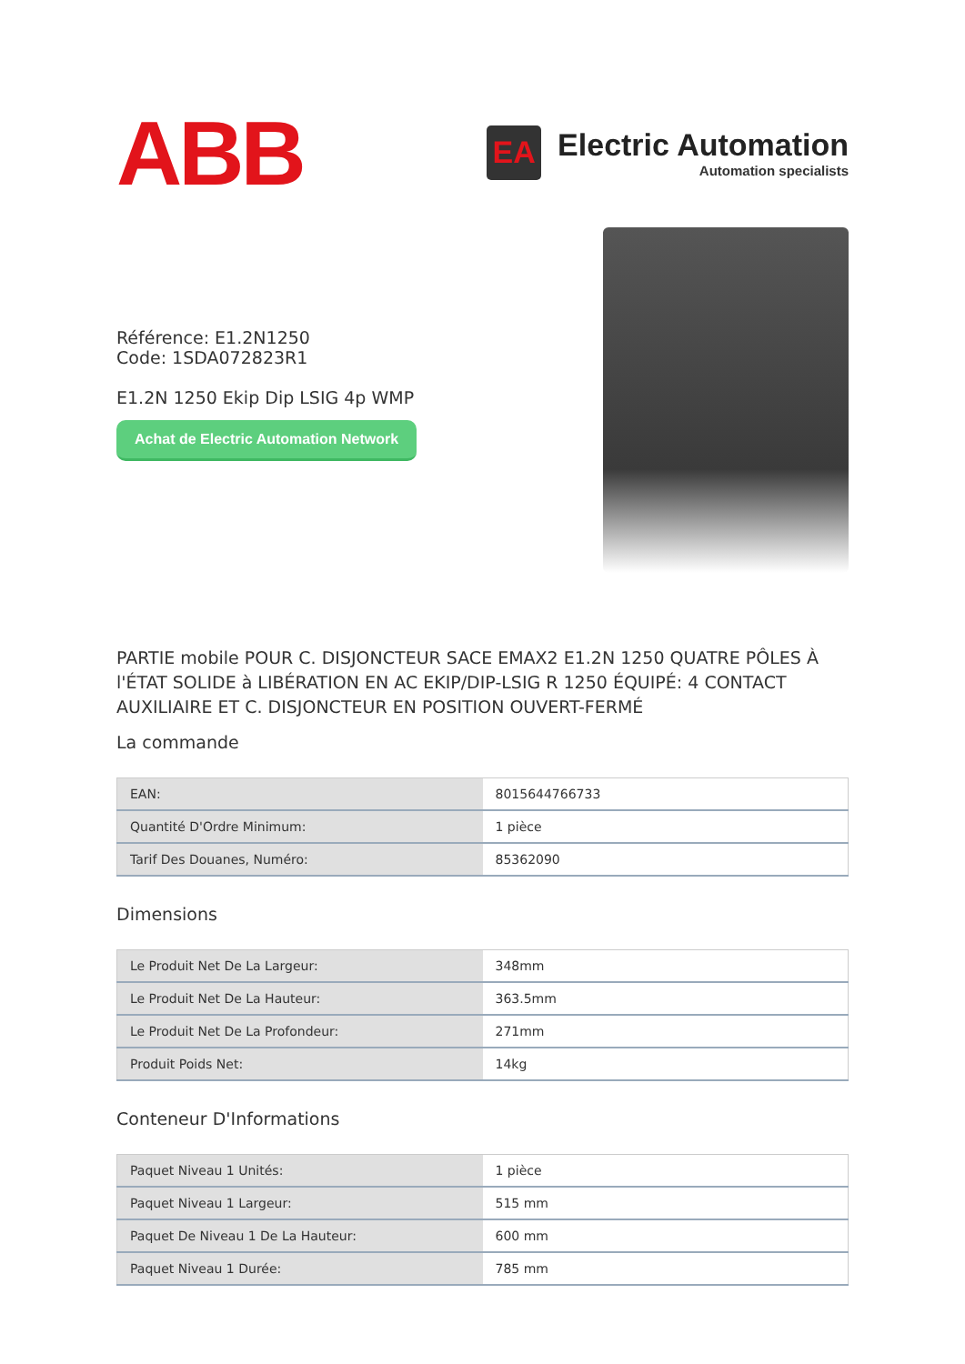ABB
EA
Electric Automation
Automation specialists
Référence: E1.2N1250
Code: 1SDA072823R1
E1.2N 1250 Ekip Dip LSIG 4p WMP
Achat de Electric Automation Network
PARTIE mobile POUR C. DISJONCTEUR SACE EMAX2 E1.2N 1250 QUATRE PÔLES À l'ÉTAT SOLIDE à LIBÉRATION EN AC EKIP/DIP-LSIG R 1250 ÉQUIPÉ: 4 CONTACT AUXILIAIRE ET C. DISJONCTEUR EN POSITION OUVERT-FERMÉ
La commande
| EAN: | 8015644766733 |
| Quantité D'Ordre Minimum: | 1 pièce |
| Tarif Des Douanes, Numéro: | 85362090 |
Dimensions
| Le Produit Net De La Largeur: | 348mm |
| Le Produit Net De La Hauteur: | 363.5mm |
| Le Produit Net De La Profondeur: | 271mm |
| Produit Poids Net: | 14kg |
Conteneur D'Informations
| Paquet Niveau 1 Unités: | 1 pièce |
| Paquet Niveau 1 Largeur: | 515 mm |
| Paquet De Niveau 1 De La Hauteur: | 600 mm |
| Paquet Niveau 1 Durée: | 785 mm |